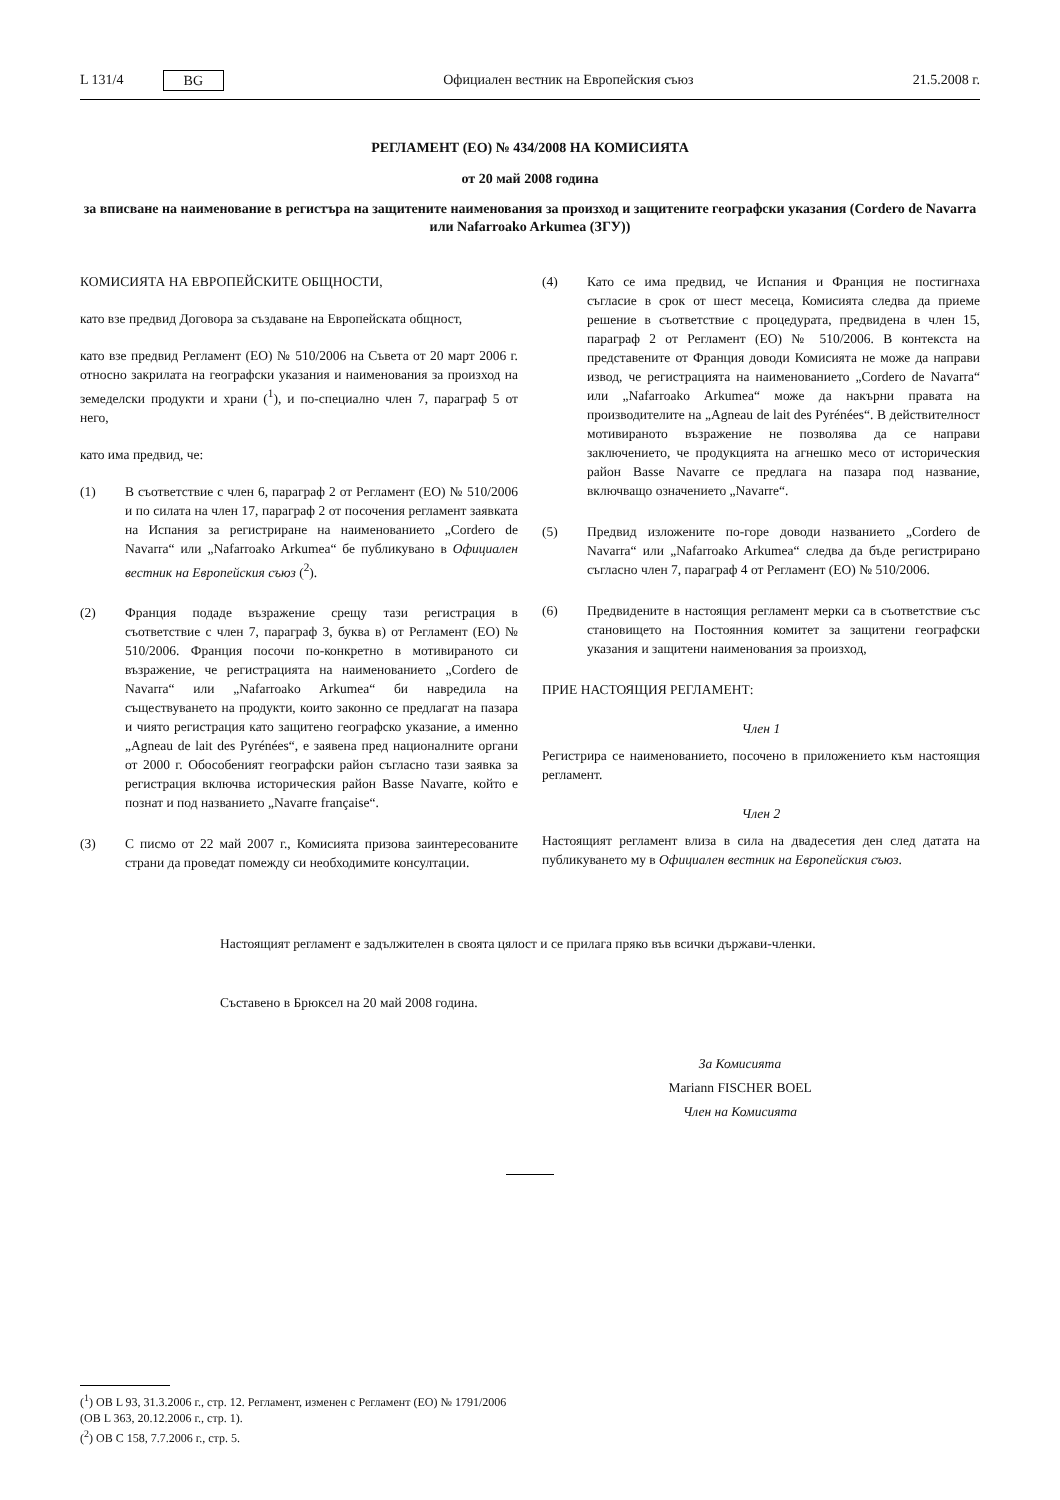L 131/4 BG Официален вестник на Европейския съюз 21.5.2008 г.
РЕГЛАМЕНТ (ЕО) № 434/2008 НА КОМИСИЯТА
от 20 май 2008 година
за вписване на наименование в регистъра на защитените наименования за произход и защитените географски указания (Cordero de Navarra или Nafarroako Arkumea (ЗГУ))
КОМИСИЯТА НА ЕВРОПЕЙСКИТЕ ОБЩНОСТИ,
като взе предвид Договора за създаване на Европейската общност,
като взе предвид Регламент (ЕО) № 510/2006 на Съвета от 20 март 2006 г. относно закрилата на географски указания и наименования за произход на земеделски продукти и храни (<sup>1</sup>), и по-специално член 7, параграф 5 от него,
като има предвид, че:
(1) В съответствие с член 6, параграф 2 от Регламент (ЕО) № 510/2006 и по силата на член 17, параграф 2 от посочения регламент заявката на Испания за регистриране на наименованието „Cordero de Navarra“ или „Nafarroako Arkumea“ бе публикувано в Официален вестник на Европейския съюз (<sup>2</sup>).
(2) Франция подаде възражение срещу тази регистрация в съответствие с член 7, параграф 3, буква в) от Регламент (ЕО) № 510/2006. Франция посочи по-конкретно в мотивираното си възражение, че регистрацията на наименованието „Cordero de Navarra“ или „Nafarroako Arkumea“ би навредила на съществуването на продукти, които законно се предлагат на пазара и чиято регистрация като защитено географско указание, а именно „Agneau de lait des Pyrénées“, е заявена пред националните органи от 2000 г. Обособеният географски район съгласно тази заявка за регистрация включва историческия район Basse Navarre, който е познат и под названието „Navarre française“.
(3) С писмо от 22 май 2007 г., Комисията призова заинтересованите страни да проведат помежду си необходимите консултации.
(4) Като се има предвид, че Испания и Франция не постигнаха съгласие в срок от шест месеца, Комисията следва да приеме решение в съответствие с процедурата, предвидена в член 15, параграф 2 от Регламент (ЕО) № 510/2006. В контекста на представените от Франция доводи Комисията не може да направи извод, че регистрацията на наименованието „Cordero de Navarra“ или „Nafarroako Arkumea“ може да накърни правата на производителите на „Agneau de lait des Pyrénées“. В действителност мотивираното възражение не позволява да се направи заключението, че продукцията на агнешко месо от историческия район Basse Navarre се предлага на пазара под название, включващо означението „Navarre“.
(5) Предвид изложените по-горе доводи названието „Cordero de Navarra“ или „Nafarroako Arkumea“ следва да бъде регистрирано съгласно член 7, параграф 4 от Регламент (ЕО) № 510/2006.
(6) Предвидените в настоящия регламент мерки са в съответствие със становището на Постоянния комитет за защитени географски указания и защитени наименования за произход,
ПРИЕ НАСТОЯЩИЯ РЕГЛАМЕНТ:
Член 1
Регистрира се наименованието, посочено в приложението към настоящия регламент.
Член 2
Настоящият регламент влиза в сила на двадесетия ден след датата на публикуването му в Официален вестник на Европейския съюз.
Настоящият регламент е задължителен в своята цялост и се прилага пряко във всички държави-членки.
Съставено в Брюксел на 20 май 2008 година.
За Комисията
Mariann FISCHER BOEL
Член на Комисията
(<sup>1</sup>) ОВ L 93, 31.3.2006 г., стр. 12. Регламент, изменен с Регламент (ЕО) № 1791/2006 (ОВ L 363, 20.12.2006 г., стр. 1).
(<sup>2</sup>) ОВ C 158, 7.7.2006 г., стр. 5.